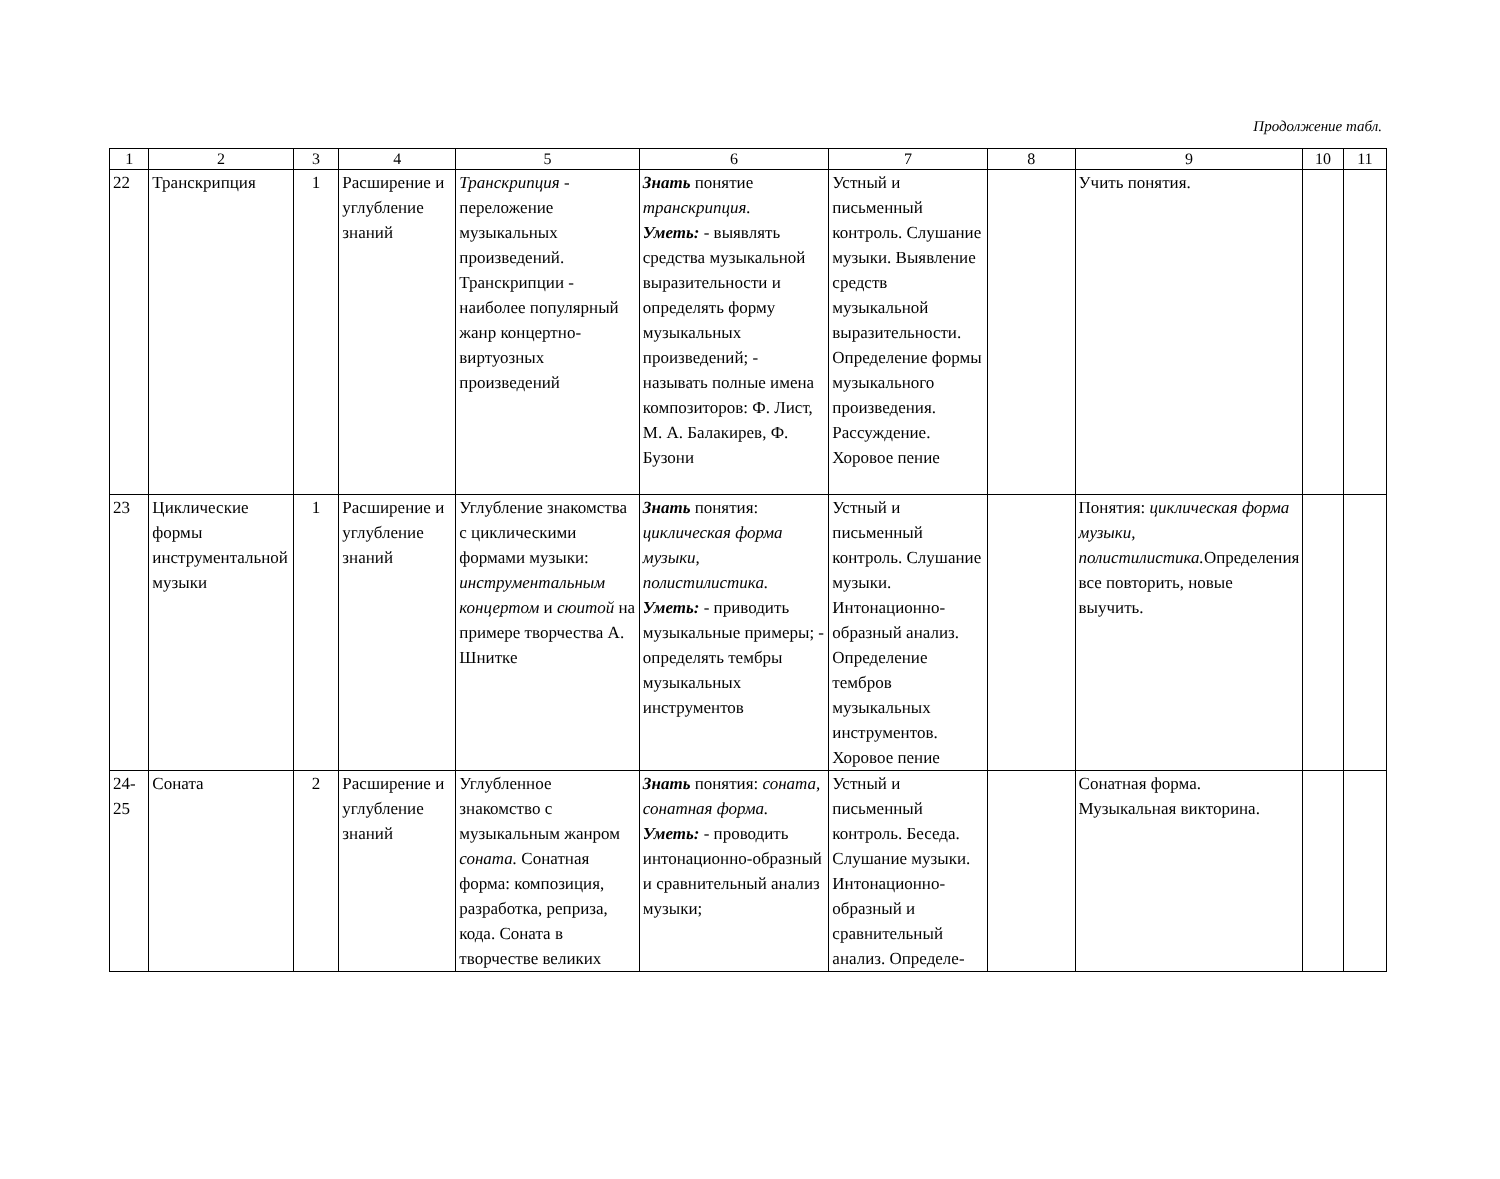Продолжение табл.
| 1 | 2 | 3 | 4 | 5 | 6 | 7 | 8 | 9 | 10 | 11 |
| --- | --- | --- | --- | --- | --- | --- | --- | --- | --- | --- |
| 22 | Транскрипция | 1 | Расширение и углубление знаний | Транскрипция - переложение музыкальных произведений. Транскрипции - наиболее популярный жанр концертно-виртуозных произведений | Знать понятие транскрипция. Уметь: - выявлять средства музыкальной выразительности и определять форму музыкальных произведений; - называть полные имена композиторов: Ф. Лист, М. А. Балакирев, Ф. Бузони | Устный и письменный контроль. Слушание музыки. Выявление средств музыкальной выразительности. Определение формы музыкального произведения. Рассуждение. Хоровое пение | | Учить понятия. | | |
| 23 | Циклические формы инструментальной музыки | 1 | Расширение и углубление знаний | Углубление знакомства с циклическими формами музыки: инструментальным концертом и сюитой на примере творчества А. Шнитке | Знать понятия: циклическая форма музыки, полистилистика. Уметь: - приводить музыкальные примеры; - определять тембры музыкальных инструментов | Устный и письменный контроль. Слушание музыки. Интонационно-образный анализ. Определение тембров музыкальных инструментов. Хоровое пение | | Понятия: циклическая форма музыки, полистилистика. Определения все повторить, новые выучить. | | |
| 24-25 | Соната | 2 | Расширение и углубление знаний | Углубленное знакомство с музыкальным жанром соната. Сонатная форма: композиция, разработка, реприза, кода. Соната в творчестве великих | Знать понятия: соната, сонатная форма. Уметь: - проводить интонационно-образный и сравнительный анализ музыки; | Устный и письменный контроль. Беседа. Слушание музыки. Интонационно-образный и сравнительный анализ. Определе- | | Сонатная форма. Музыкальная викторина. | | |